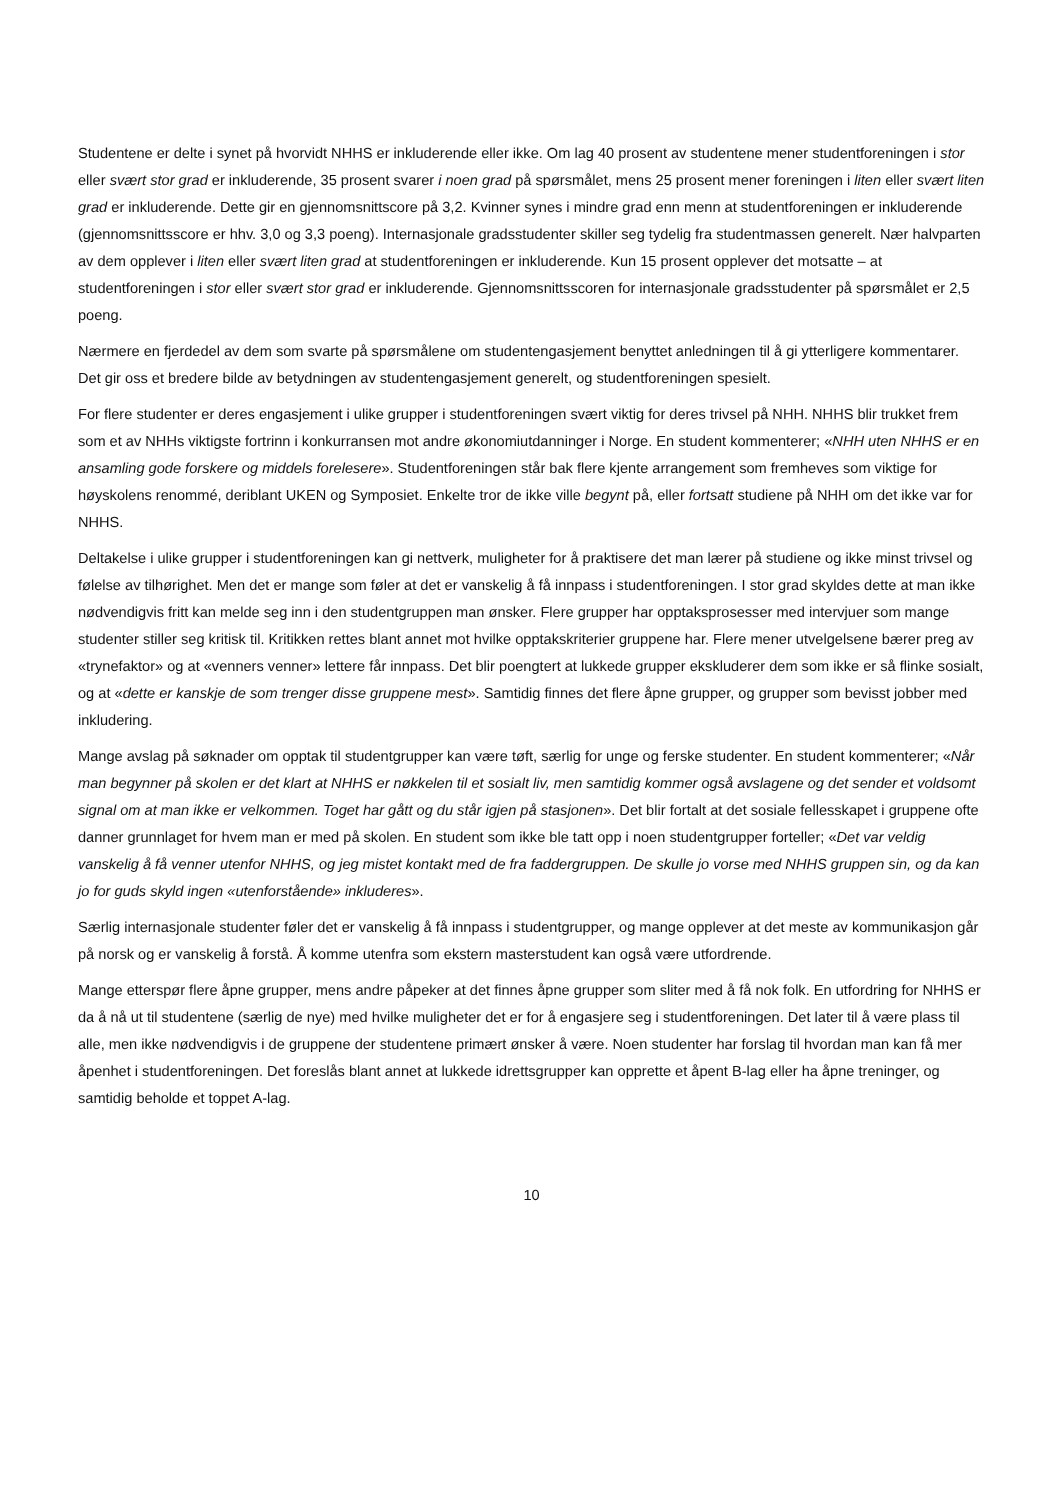Studentene er delte i synet på hvorvidt NHHS er inkluderende eller ikke. Om lag 40 prosent av studentene mener studentforeningen i stor eller svært stor grad er inkluderende, 35 prosent svarer i noen grad på spørsmålet, mens 25 prosent mener foreningen i liten eller svært liten grad er inkluderende. Dette gir en gjennomsnittscore på 3,2. Kvinner synes i mindre grad enn menn at studentforeningen er inkluderende (gjennomsnittsscore er hhv. 3,0 og 3,3 poeng). Internasjonale gradsstudenter skiller seg tydelig fra studentmassen generelt. Nær halvparten av dem opplever i liten eller svært liten grad at studentforeningen er inkluderende. Kun 15 prosent opplever det motsatte – at studentforeningen i stor eller svært stor grad er inkluderende. Gjennomsnittsscoren for internasjonale gradsstudenter på spørsmålet er 2,5 poeng.
Nærmere en fjerdedel av dem som svarte på spørsmålene om studentengasjement benyttet anledningen til å gi ytterligere kommentarer. Det gir oss et bredere bilde av betydningen av studentengasjement generelt, og studentforeningen spesielt.
For flere studenter er deres engasjement i ulike grupper i studentforeningen svært viktig for deres trivsel på NHH. NHHS blir trukket frem som et av NHHs viktigste fortrinn i konkurransen mot andre økonomiutdanninger i Norge. En student kommenterer; «NHH uten NHHS er en ansamling gode forskere og middels forelesere». Studentforeningen står bak flere kjente arrangement som fremheves som viktige for høyskolens renommé, deriblant UKEN og Symposiet. Enkelte tror de ikke ville begynt på, eller fortsatt studiene på NHH om det ikke var for NHHS.
Deltakelse i ulike grupper i studentforeningen kan gi nettverk, muligheter for å praktisere det man lærer på studiene og ikke minst trivsel og følelse av tilhørighet. Men det er mange som føler at det er vanskelig å få innpass i studentforeningen. I stor grad skyldes dette at man ikke nødvendigvis fritt kan melde seg inn i den studentgruppen man ønsker. Flere grupper har opptaksprosesser med intervjuer som mange studenter stiller seg kritisk til. Kritikken rettes blant annet mot hvilke opptakskriterier gruppene har. Flere mener utvelgelsene bærer preg av «trynefaktor» og at «venners venner» lettere får innpass. Det blir poengtert at lukkede grupper ekskluderer dem som ikke er så flinke sosialt, og at «dette er kanskje de som trenger disse gruppene mest». Samtidig finnes det flere åpne grupper, og grupper som bevisst jobber med inkludering.
Mange avslag på søknader om opptak til studentgrupper kan være tøft, særlig for unge og ferske studenter. En student kommenterer; «Når man begynner på skolen er det klart at NHHS er nøkkelen til et sosialt liv, men samtidig kommer også avslagene og det sender et voldsomt signal om at man ikke er velkommen. Toget har gått og du står igjen på stasjonen». Det blir fortalt at det sosiale fellesskapet i gruppene ofte danner grunnlaget for hvem man er med på skolen. En student som ikke ble tatt opp i noen studentgrupper forteller; «Det var veldig vanskelig å få venner utenfor NHHS, og jeg mistet kontakt med de fra faddergruppen. De skulle jo vorse med NHHS gruppen sin, og da kan jo for guds skyld ingen «utenforstående» inkluderes».
Særlig internasjonale studenter føler det er vanskelig å få innpass i studentgrupper, og mange opplever at det meste av kommunikasjon går på norsk og er vanskelig å forstå. Å komme utenfra som ekstern masterstudent kan også være utfordrende.
Mange etterspør flere åpne grupper, mens andre påpeker at det finnes åpne grupper som sliter med å få nok folk. En utfordring for NHHS er da å nå ut til studentene (særlig de nye) med hvilke muligheter det er for å engasjere seg i studentforeningen. Det later til å være plass til alle, men ikke nødvendigvis i de gruppene der studentene primært ønsker å være. Noen studenter har forslag til hvordan man kan få mer åpenhet i studentforeningen. Det foreslås blant annet at lukkede idrettsgrupper kan opprette et åpent B-lag eller ha åpne treninger, og samtidig beholde et toppet A-lag.
10